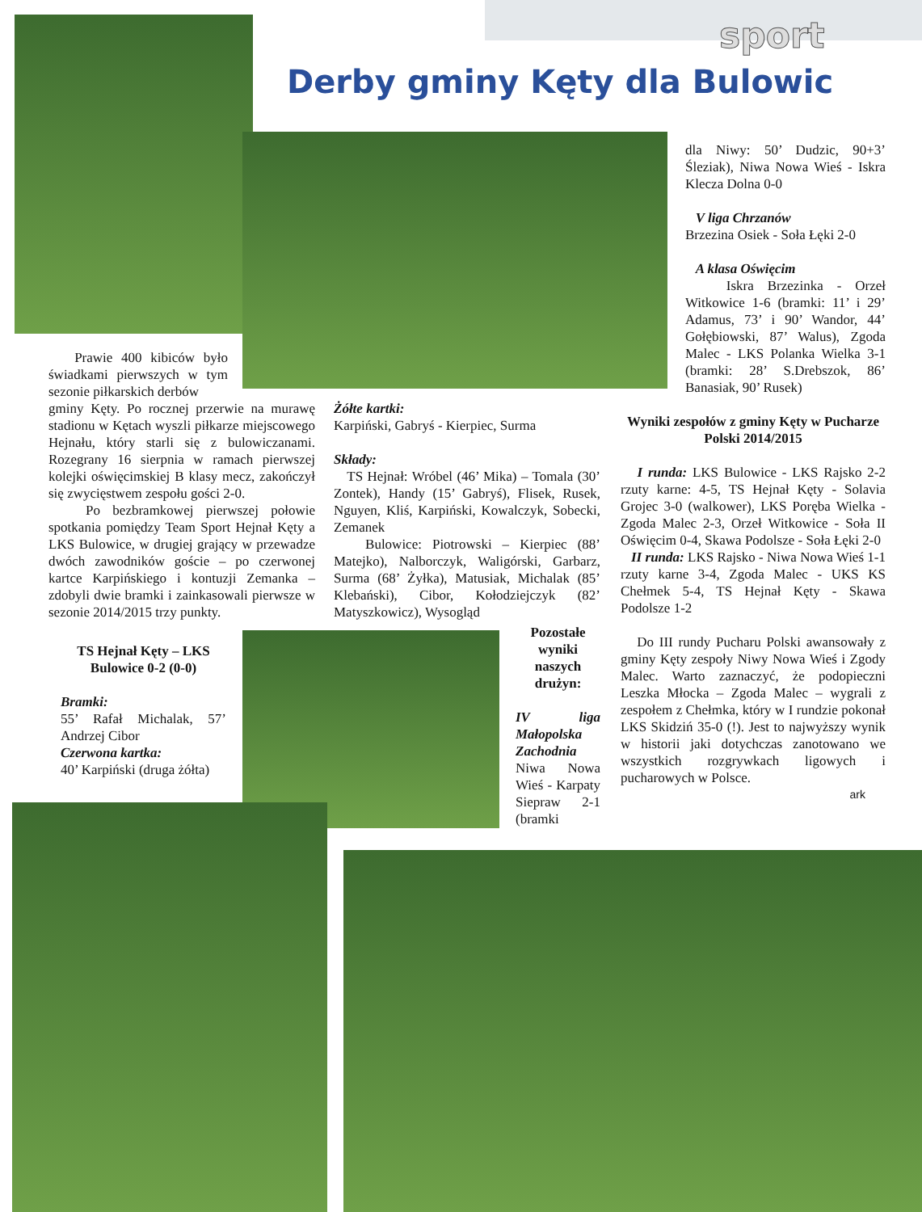sport
Derby gminy Kęty dla Bulowic
Prawie 400 kibiców było świadkami pierwszych w tym sezonie piłkarskich derbów
gminy Kęty. Po rocznej przerwie na murawę stadionu w Kętach wyszli piłkarze miejscowego Hejnału, który starli się z bulowiczanami. Rozegrany 16 sierpnia w ramach pierwszej kolejki oświęcimskiej B klasy mecz, zakończył się zwycięstwem zespołu gości 2-0.
Po bezbramkowej pierwszej połowie spotkania pomiędzy Team Sport Hejnał Kęty a LKS Bulowice, w drugiej grający w przewadze dwóch zawodników goście – po czerwonej kartce Karpińskiego i kontuzji Zemanka – zdobyli dwie bramki i zainkasowali pierwsze w sezonie 2014/2015 trzy punkty.
TS Hejnał Kęty – LKS Bulowice 0-2 (0-0)
Bramki:
55’ Rafał Michalak, 57’ Andrzej Cibor
Czerwona kartka:
40’ Karpiński (druga żółta)
Żółte kartki:
Karpiński, Gabryś - Kierpiec, Surma
Składy:
TS Hejnał: Wróbel (46’ Mika) – Tomala (30’ Zontek), Handy (15’ Gabryś), Flisek, Rusek, Nguyen, Kliś, Karpiński, Kowalczyk, Sobecki, Zemanek
Bulowice: Piotrowski – Kierpiec (88’ Matejko), Nalborczyk, Waligórski, Garbarz, Surma (68’ Żyłka), Matusiak, Michalak (85’ Klebański), Cibor, Kołodziejczyk (82’ Matyszkowicz), Wysogląd
Pozostałe wyniki naszych drużyn:
IV liga Małopolska Zachodnia
Niwa Nowa Wieś - Karpaty Siepraw 2-1 (bramki
dla Niwy: 50’ Dudzic, 90+3’ Śleziak), Niwa Nowa Wieś - Iskra Klecza Dolna 0-0
V liga Chrzanów
Brzezina Osiek - Soła Łęki 2-0
A klasa Oświęcim
Iskra Brzezinka - Orzeł Witkowice 1-6 (bramki: 11’ i 29’ Adamus, 73’ i 90’ Wandor, 44’ Gołębiowski, 87’ Walus), Zgoda Malec - LKS Polanka Wielka 3-1 (bramki: 28’ S.Drebszok, 86’ Banasiak, 90’ Rusek)
Wyniki zespołów z gminy Kęty w Pucharze Polski 2014/2015
I runda: LKS Bulowice - LKS Rajsko 2-2 rzuty karne: 4-5, TS Hejnał Kęty - Solavia Grojec 3-0 (walkower), LKS Poręba Wielka - Zgoda Malec 2-3, Orzeł Witkowice - Soła II Oświęcim 0-4, Skawa Podolsze - Soła Łęki 2-0
II runda: LKS Rajsko - Niwa Nowa Wieś 1-1 rzuty karne 3-4, Zgoda Malec - UKS KS Chełmek 5-4, TS Hejnał Kęty - Skawa Podolsze 1-2
Do III rundy Pucharu Polski awansowały z gminy Kęty zespoły Niwy Nowa Wieś i Zgody Malec. Warto zaznaczyć, że podopieczni Leszka Młocka – Zgoda Malec – wygrali z zespołem z Chełmka, który w I rundzie pokonał LKS Skidziń 35-0 (!). Jest to najwyższy wynik w historii jaki dotychczas zanotowano we wszystkich rozgrywkach ligowych i pucharowych w Polsce.
ark